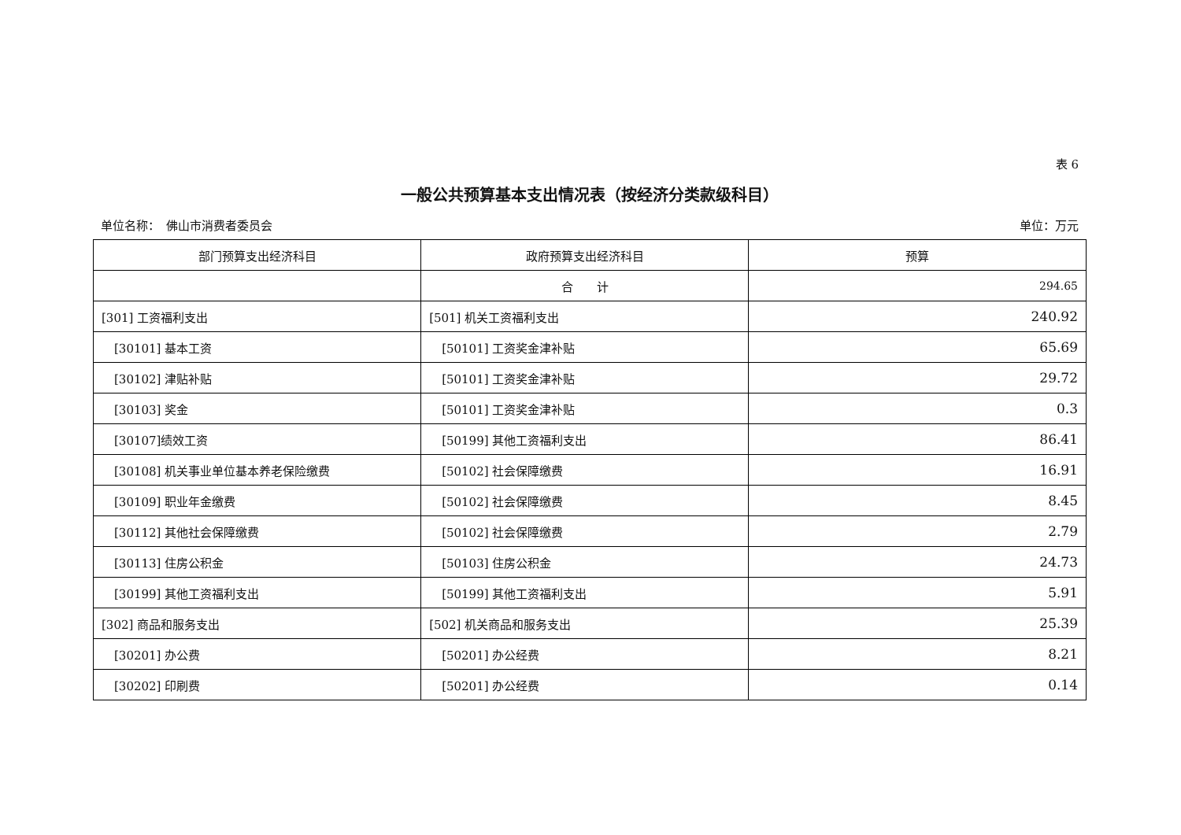表 6
一般公共预算基本支出情况表（按经济分类款级科目）
单位名称：　佛山市消费者委员会 单位：万元
| 部门预算支出经济科目 | 政府预算支出经济科目 | 预算 |
| --- | --- | --- |
| | 合 计 | 294.65 |
| [301] 工资福利支出 | [501] 机关工资福利支出 | 240.92 |
| [30101] 基本工资 | [50101] 工资奖金津补贴 | 65.69 |
| [30102] 津贴补贴 | [50101] 工资奖金津补贴 | 29.72 |
| [30103] 奖金 | [50101] 工资奖金津补贴 | 0.3 |
| [30107]绩效工资 | [50199] 其他工资福利支出 | 86.41 |
| [30108] 机关事业单位基本养老保险缴费 | [50102] 社会保障缴费 | 16.91 |
| [30109] 职业年金缴费 | [50102] 社会保障缴费 | 8.45 |
| [30112] 其他社会保障缴费 | [50102] 社会保障缴费 | 2.79 |
| [30113] 住房公积金 | [50103] 住房公积金 | 24.73 |
| [30199] 其他工资福利支出 | [50199] 其他工资福利支出 | 5.91 |
| [302] 商品和服务支出 | [502] 机关商品和服务支出 | 25.39 |
| [30201] 办公费 | [50201] 办公经费 | 8.21 |
| [30202] 印刷费 | [50201] 办公经费 | 0.14 |